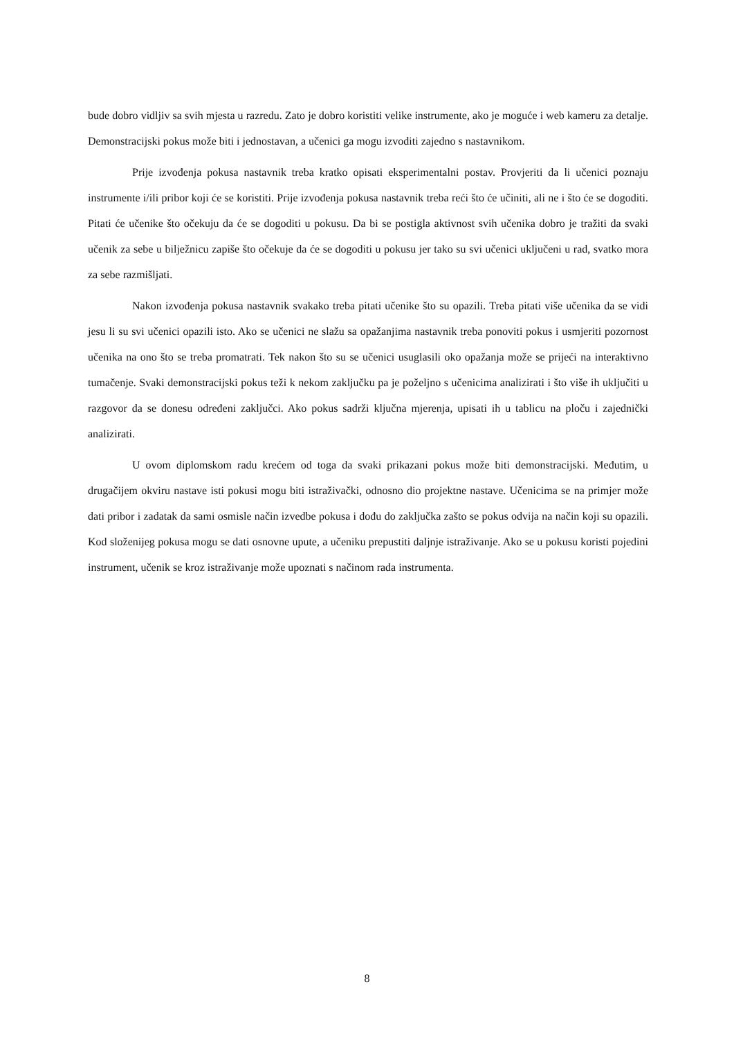bude dobro vidljiv sa svih mjesta u razredu. Zato je dobro koristiti velike instrumente, ako je moguće i web kameru za detalje. Demonstracijski pokus može biti i jednostavan, a učenici ga mogu izvoditi zajedno s nastavnikom.
Prije izvođenja pokusa nastavnik treba kratko opisati eksperimentalni postav. Provjeriti da li učenici poznaju instrumente i/ili pribor koji će se koristiti. Prije izvođenja pokusa nastavnik treba reći što će učiniti, ali ne i što će se dogoditi. Pitati će učenike što očekuju da će se dogoditi u pokusu. Da bi se postigla aktivnost svih učenika dobro je tražiti da svaki učenik za sebe u bilježnicu zapiše što očekuje da će se dogoditi u pokusu jer tako su svi učenici uključeni u rad, svatko mora za sebe razmišljati.
Nakon izvođenja pokusa nastavnik svakako treba pitati učenike što su opazili. Treba pitati više učenika da se vidi jesu li su svi učenici opazili isto. Ako se učenici ne slažu sa opažanjima nastavnik treba ponoviti pokus i usmjeriti pozornost učenika na ono što se treba promatrati. Tek nakon što su se učenici usuglasili oko opažanja može se prijeći na interaktivno tumačenje. Svaki demonstracijski pokus teži k nekom zaključku pa je poželjno s učenicima analizirati i što više ih uključiti u razgovor da se donesu određeni zaključci. Ako pokus sadrži ključna mjerenja, upisati ih u tablicu na ploču i zajednički analizirati.
U ovom diplomskom radu krećem od toga da svaki prikazani pokus može biti demonstracijski. Međutim, u drugačijem okviru nastave isti pokusi mogu biti istraživački, odnosno dio projektne nastave. Učenicima se na primjer može dati pribor i zadatak da sami osmisle način izvedbe pokusa i dođu do zaključka zašto se pokus odvija na način koji su opazili. Kod složenijeg pokusa mogu se dati osnovne upute, a učeniku prepustiti daljnje istraživanje. Ako se u pokusu koristi pojedini instrument, učenik se kroz istraživanje može upoznati s načinom rada instrumenta.
8